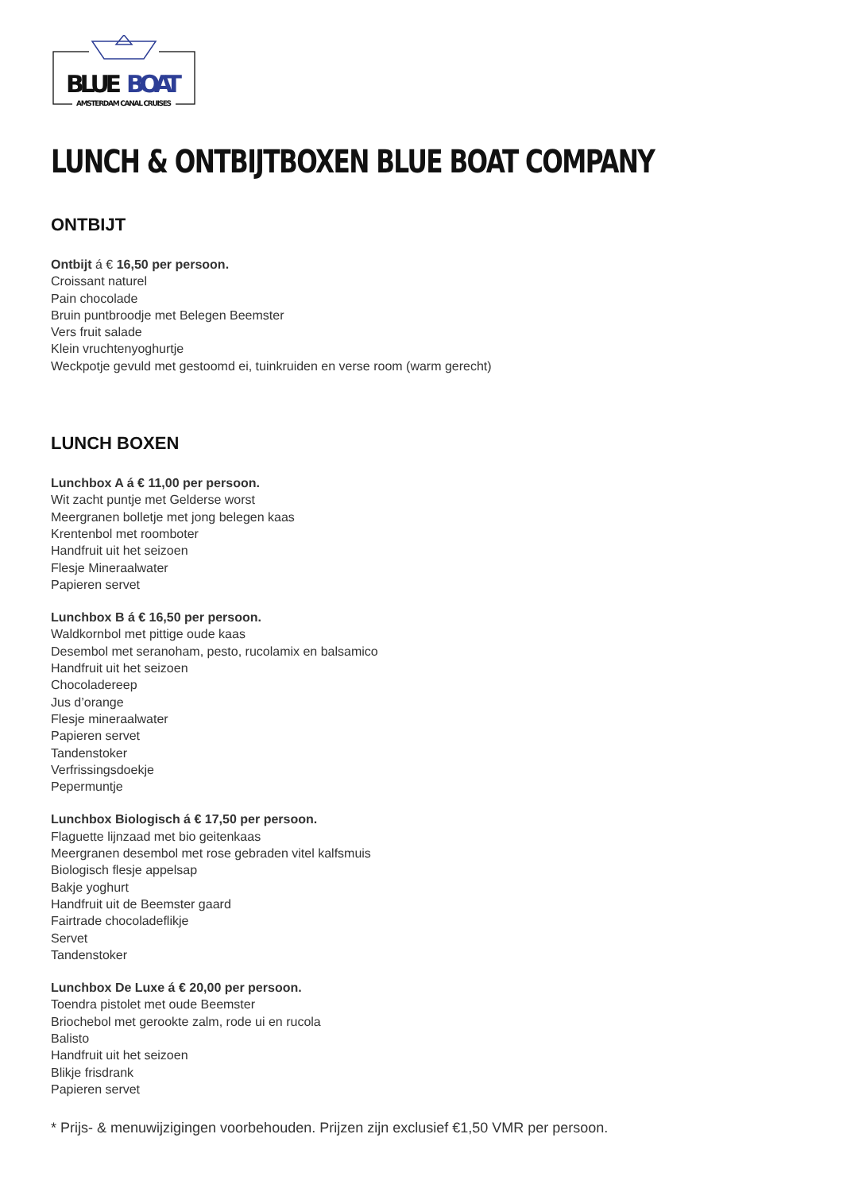BLUE
BOAT
AMSTERDAM CANAL CRUISES
LUNCH & ONTBIJTBOXEN BLUE BOAT COMPANY
ONTBIJT
Ontbijt á € 16,50 per persoon.
Croissant naturel
Pain chocolade
Bruin puntbroodje met Belegen Beemster
Vers fruit salade
Klein vruchtenyoghurtje
Weckpotje gevuld met gestoomd ei, tuinkruiden en verse room (warm gerecht)
LUNCH BOXEN
Lunchbox A á € 11,00 per persoon.
Wit zacht puntje met Gelderse worst
Meergranen bolletje met jong belegen kaas
Krentenbol met roomboter
Handfruit uit het seizoen
Flesje Mineraalwater
Papieren servet
Lunchbox B á € 16,50 per persoon.
Waldkornbol met pittige oude kaas
Desembol met seranoham, pesto, rucolamix en balsamico
Handfruit uit het seizoen
Chocoladereep
Jus d’orange
Flesje mineraalwater
Papieren servet
Tandenstoker
Verfrissingsdoekje
Pepermuntje
Lunchbox Biologisch á € 17,50 per persoon.
Flaguette lijnzaad met bio geitenkaas
Meergranen desembol met rose gebraden vitel kalfsmuis
Biologisch flesje appelsap
Bakje yoghurt
Handfruit uit de Beemster gaard
Fairtrade chocoladeflikje
Servet
Tandenstoker
Lunchbox De Luxe á € 20,00 per persoon.
Toendra pistolet met oude Beemster
Briochebol met gerookte zalm, rode ui en rucola
Balisto
Handfruit uit het seizoen
Blikje frisdrank
Papieren servet
* Prijs- & menuwijzigingen voorbehouden. Prijzen zijn exclusief €1,50 VMR per persoon.